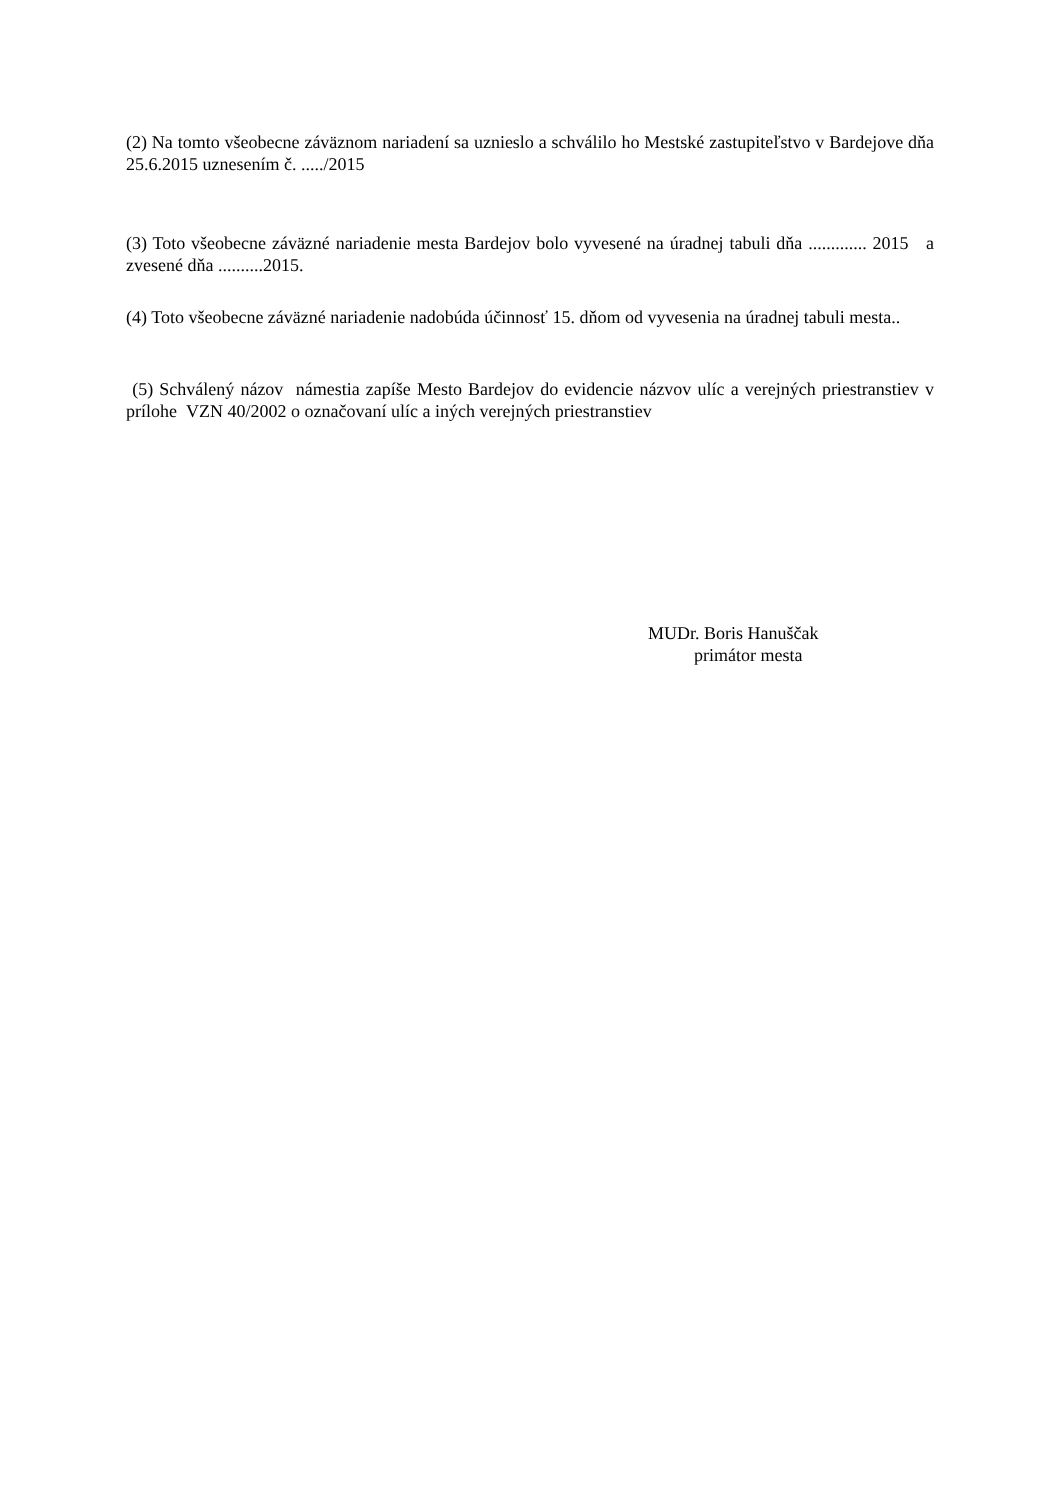(2) Na tomto všeobecne záväznom nariadení sa uznieslo a schválilo ho Mestské zastupiteľstvo v Bardejove dňa 25.6.2015 uznesením č. ...../2015
(3) Toto všeobecne záväzné nariadenie mesta Bardejov bolo vyvesené na úradnej tabuli dňa ............. 2015 a zvesené dňa ..........2015.
(4) Toto všeobecne záväzné nariadenie nadobúda účinnosť 15. dňom od vyvesenia na úradnej tabuli mesta..
(5) Schválený názov námestia zapíše Mesto Bardejov do evidencie názvov ulíc a verejných priestranstiev v prílohe VZN 40/2002 o označovaní ulíc a iných verejných priestranstiev
MUDr. Boris Hanuščak
primátor mesta